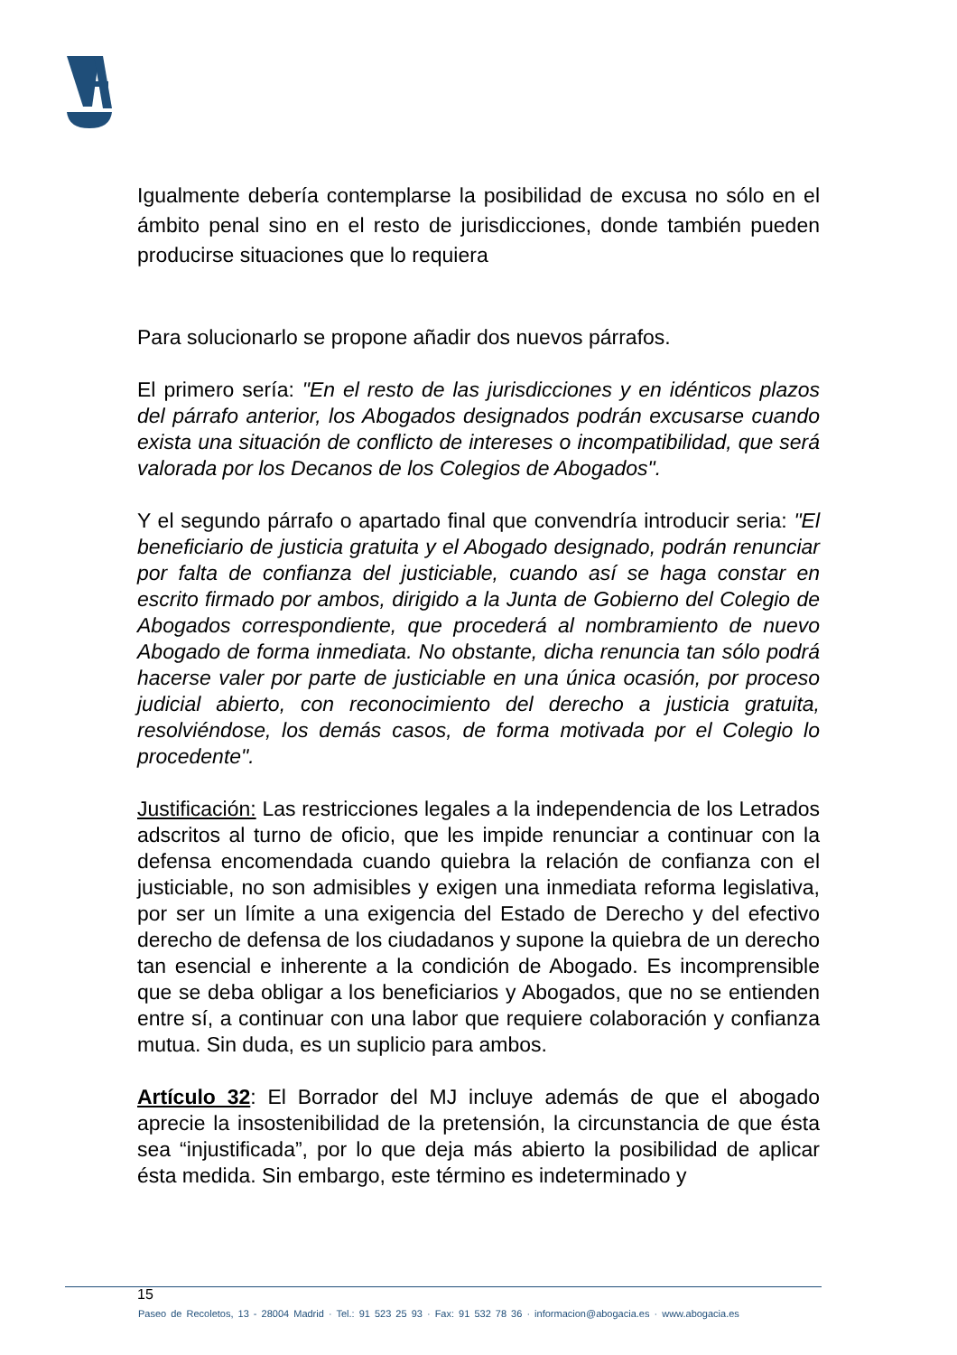Igualmente debería contemplarse la posibilidad de excusa no sólo en el ámbito penal sino en el resto de jurisdicciones, donde también pueden producirse situaciones que lo requiera
Para solucionarlo se propone añadir dos nuevos párrafos.
El primero sería: "En el resto de las jurisdicciones y en idénticos plazos del párrafo anterior, los Abogados designados podrán excusarse cuando exista una situación de conflicto de intereses o incompatibilidad, que será valorada por los Decanos de los Colegios de Abogados".
Y el segundo párrafo o apartado final que convendría introducir seria: "El beneficiario de justicia gratuita y el Abogado designado, podrán renunciar por falta de confianza del justiciable, cuando así se haga constar en escrito firmado por ambos, dirigido a la Junta de Gobierno del Colegio de Abogados correspondiente, que procederá al nombramiento de nuevo Abogado de forma inmediata. No obstante, dicha renuncia tan sólo podrá hacerse valer por parte de justiciable en una única ocasión, por proceso judicial abierto, con reconocimiento del derecho a justicia gratuita, resolviéndose, los demás casos, de forma motivada por el Colegio lo procedente".
Justificación: Las restricciones legales a la independencia de los Letrados adscritos al turno de oficio, que les impide renunciar a continuar con la defensa encomendada cuando quiebra la relación de confianza con el justiciable, no son admisibles y exigen una inmediata reforma legislativa, por ser un límite a una exigencia del Estado de Derecho y del efectivo derecho de defensa de los ciudadanos y supone la quiebra de un derecho tan esencial e inherente a la condición de Abogado. Es incomprensible que se deba obligar a los beneficiarios y Abogados, que no se entienden entre sí, a continuar con una labor que requiere colaboración y confianza mutua. Sin duda, es un suplicio para ambos.
Artículo 32: El Borrador del MJ incluye además de que el abogado aprecie la insostenibilidad de la pretensión, la circunstancia de que ésta sea “injustificada”, por lo que deja más abierto la posibilidad de aplicar ésta medida. Sin embargo, este término es indeterminado y
15
Paseo de Recoletos, 13 - 28004 Madrid · Tel.: 91 523 25 93 · Fax: 91 532 78 36 · informacion@abogacia.es · www.abogacia.es